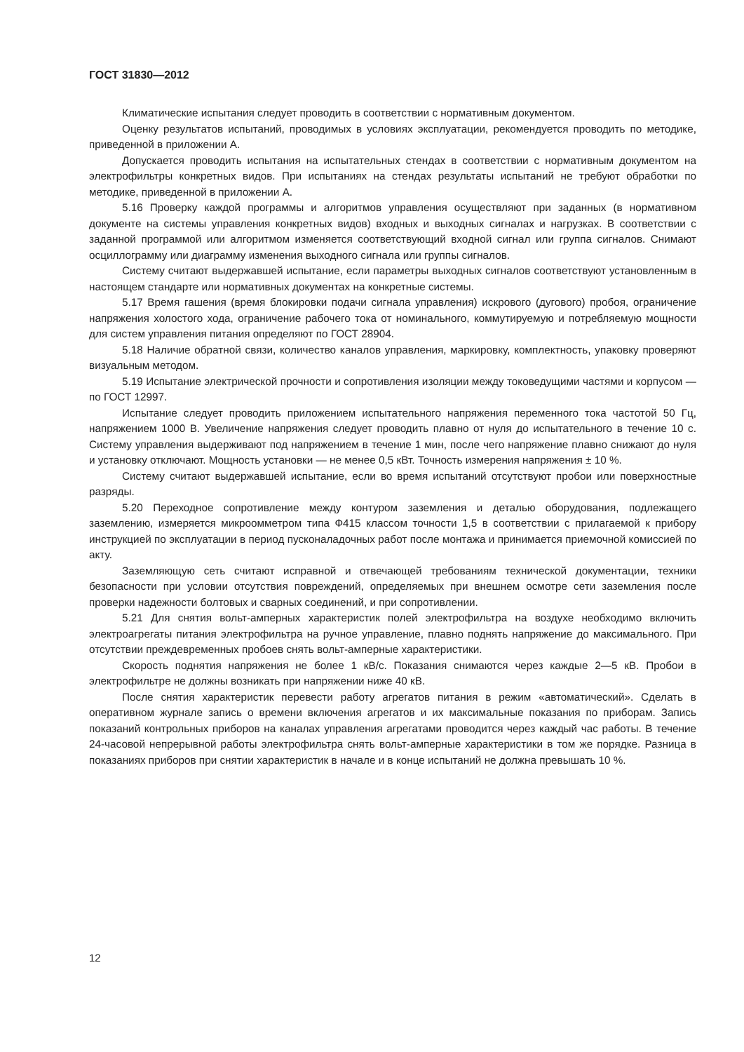ГОСТ 31830—2012
Климатические испытания следует проводить в соответствии с нормативным документом.
Оценку результатов испытаний, проводимых в условиях эксплуатации, рекомендуется проводить по методике, приведенной в приложении А.
Допускается проводить испытания на испытательных стендах в соответствии с нормативным документом на электрофильтры конкретных видов. При испытаниях на стендах результаты испытаний не требуют обработки по методике, приведенной в приложении А.
5.16 Проверку каждой программы и алгоритмов управления осуществляют при заданных (в нормативном документе на системы управления конкретных видов) входных и выходных сигналах и нагрузках. В соответствии с заданной программой или алгоритмом изменяется соответствующий входной сигнал или группа сигналов. Снимают осциллограмму или диаграмму изменения выходного сигнала или группы сигналов.
Систему считают выдержавшей испытание, если параметры выходных сигналов соответствуют установленным в настоящем стандарте или нормативных документах на конкретные системы.
5.17 Время гашения (время блокировки подачи сигнала управления) искрового (дугового) пробоя, ограничение напряжения холостого хода, ограничение рабочего тока от номинального, коммутируемую и потребляемую мощности для систем управления питания определяют по ГОСТ 28904.
5.18 Наличие обратной связи, количество каналов управления, маркировку, комплектность, упаковку проверяют визуальным методом.
5.19 Испытание электрической прочности и сопротивления изоляции между токоведущими частями и корпусом — по ГОСТ 12997.
Испытание следует проводить приложением испытательного напряжения переменного тока частотой 50 Гц, напряжением 1000 В. Увеличение напряжения следует проводить плавно от нуля до испытательного в течение 10 с. Систему управления выдерживают под напряжением в течение 1 мин, после чего напряжение плавно снижают до нуля и установку отключают. Мощность установки — не менее 0,5 кВт. Точность измерения напряжения ± 10 %.
Систему считают выдержавшей испытание, если во время испытаний отсутствуют пробои или поверхностные разряды.
5.20 Переходное сопротивление между контуром заземления и деталью оборудования, подлежащего заземлению, измеряется микроомметром типа Ф415 классом точности 1,5 в соответствии с прилагаемой к прибору инструкцией по эксплуатации в период пусконаладочных работ после монтажа и принимается приемочной комиссией по акту.
Заземляющую сеть считают исправной и отвечающей требованиям технической документации, техники безопасности при условии отсутствия повреждений, определяемых при внешнем осмотре сети заземления после проверки надежности болтовых и сварных соединений, и при сопротивлении.
5.21 Для снятия вольт-амперных характеристик полей электрофильтра на воздухе необходимо включить электроагрегаты питания электрофильтра на ручное управление, плавно поднять напряжение до максимального. При отсутствии преждевременных пробоев снять вольт-амперные характеристики.
Скорость поднятия напряжения не более 1 кВ/с. Показания снимаются через каждые 2—5 кВ. Пробои в электрофильтре не должны возникать при напряжении ниже 40 кВ.
После снятия характеристик перевести работу агрегатов питания в режим «автоматический». Сделать в оперативном журнале запись о времени включения агрегатов и их максимальные показания по приборам. Запись показаний контрольных приборов на каналах управления агрегатами проводится через каждый час работы. В течение 24-часовой непрерывной работы электрофильтра снять вольт-амперные характеристики в том же порядке. Разница в показаниях приборов при снятии характеристик в начале и в конце испытаний не должна превышать 10 %.
12